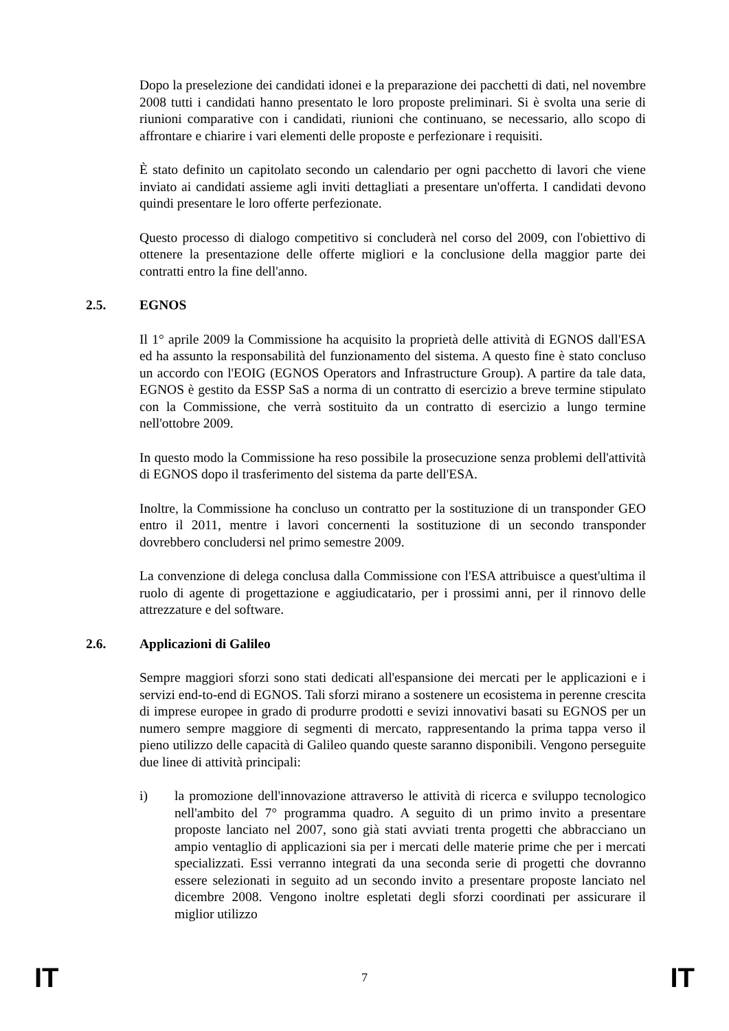Dopo la preselezione dei candidati idonei e la preparazione dei pacchetti di dati, nel novembre 2008 tutti i candidati hanno presentato le loro proposte preliminari. Si è svolta una serie di riunioni comparative con i candidati, riunioni che continuano, se necessario, allo scopo di affrontare e chiarire i vari elementi delle proposte e perfezionare i requisiti.
È stato definito un capitolato secondo un calendario per ogni pacchetto di lavori che viene inviato ai candidati assieme agli inviti dettagliati a presentare un'offerta. I candidati devono quindi presentare le loro offerte perfezionate.
Questo processo di dialogo competitivo si concluderà nel corso del 2009, con l'obiettivo di ottenere la presentazione delle offerte migliori e la conclusione della maggior parte dei contratti entro la fine dell'anno.
2.5. EGNOS
Il 1° aprile 2009 la Commissione ha acquisito la proprietà delle attività di EGNOS dall'ESA ed ha assunto la responsabilità del funzionamento del sistema. A questo fine è stato concluso un accordo con l'EOIG (EGNOS Operators and Infrastructure Group). A partire da tale data, EGNOS è gestito da ESSP SaS a norma di un contratto di esercizio a breve termine stipulato con la Commissione, che verrà sostituito da un contratto di esercizio a lungo termine nell'ottobre 2009.
In questo modo la Commissione ha reso possibile la prosecuzione senza problemi dell'attività di EGNOS dopo il trasferimento del sistema da parte dell'ESA.
Inoltre, la Commissione ha concluso un contratto per la sostituzione di un transponder GEO entro il 2011, mentre i lavori concernenti la sostituzione di un secondo transponder dovrebbero concludersi nel primo semestre 2009.
La convenzione di delega conclusa dalla Commissione con l'ESA attribuisce a quest'ultima il ruolo di agente di progettazione e aggiudicatario, per i prossimi anni, per il rinnovo delle attrezzature e del software.
2.6. Applicazioni di Galileo
Sempre maggiori sforzi sono stati dedicati all'espansione dei mercati per le applicazioni e i servizi end-to-end di EGNOS. Tali sforzi mirano a sostenere un ecosistema in perenne crescita di imprese europee in grado di produrre prodotti e sevizi innovativi basati su EGNOS per un numero sempre maggiore di segmenti di mercato, rappresentando la prima tappa verso il pieno utilizzo delle capacità di Galileo quando queste saranno disponibili. Vengono perseguite due linee di attività principali:
i) la promozione dell'innovazione attraverso le attività di ricerca e sviluppo tecnologico nell'ambito del 7° programma quadro. A seguito di un primo invito a presentare proposte lanciato nel 2007, sono già stati avviati trenta progetti che abbracciano un ampio ventaglio di applicazioni sia per i mercati delle materie prime che per i mercati specializzati. Essi verranno integrati da una seconda serie di progetti che dovranno essere selezionati in seguito ad un secondo invito a presentare proposte lanciato nel dicembre 2008. Vengono inoltre espletati degli sforzi coordinati per assicurare il miglior utilizzo
IT 7 IT